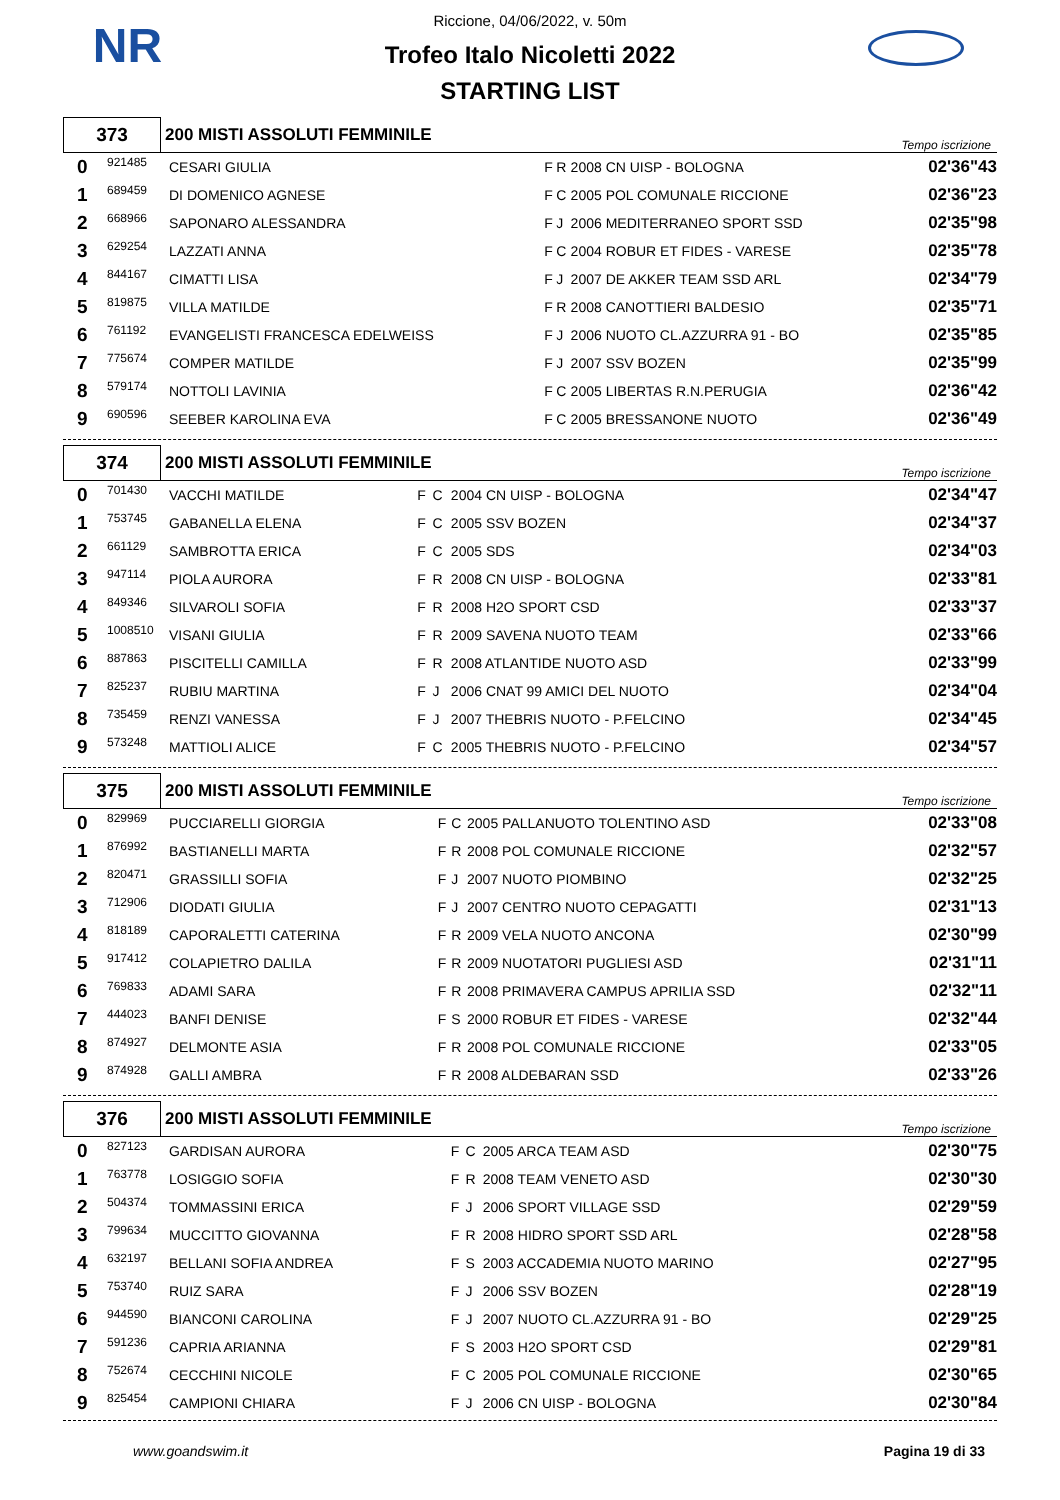NR
Riccione, 04/06/2022, v. 50m
Trofeo Italo Nicoletti 2022
STARTING LIST
| 373 | 200 MISTI ASSOLUTI FEMMINILE | Tempo iscrizione |
| 0 | 921485 | CESARI GIULIA | F | R | 2008 CN UISP - BOLOGNA | 02'36"43 |
| 1 | 689459 | DI DOMENICO AGNESE | F | C | 2005 POL COMUNALE RICCIONE | 02'36"23 |
| 2 | 668966 | SAPONARO ALESSANDRA | F | J | 2006 MEDITERRANEO SPORT SSD | 02'35"98 |
| 3 | 629254 | LAZZATI ANNA | F | C | 2004 ROBUR ET FIDES - VARESE | 02'35"78 |
| 4 | 844167 | CIMATTI LISA | F | J | 2007 DE AKKER TEAM SSD ARL | 02'34"79 |
| 5 | 819875 | VILLA MATILDE | F | R | 2008 CANOTTIERI BALDESIO | 02'35"71 |
| 6 | 761192 | EVANGELISTI FRANCESCA EDELWEISS | F | J | 2006 NUOTO CL.AZZURRA 91 - BO | 02'35"85 |
| 7 | 775674 | COMPER MATILDE | F | J | 2007 SSV BOZEN | 02'35"99 |
| 8 | 579174 | NOTTOLI LAVINIA | F | C | 2005 LIBERTAS R.N.PERUGIA | 02'36"42 |
| 9 | 690596 | SEEBER KAROLINA EVA | F | C | 2005 BRESSANONE NUOTO | 02'36"49 |
| 374 | 200 MISTI ASSOLUTI FEMMINILE | Tempo iscrizione |
| 0 | 701430 | VACCHI MATILDE | F | C | 2004 CN UISP - BOLOGNA | 02'34"47 |
| 1 | 753745 | GABANELLA ELENA | F | C | 2005 SSV BOZEN | 02'34"37 |
| 2 | 661129 | SAMBROTTA ERICA | F | C | 2005 SDS | 02'34"03 |
| 3 | 947114 | PIOLA AURORA | F | R | 2008 CN UISP - BOLOGNA | 02'33"81 |
| 4 | 849346 | SILVAROLI SOFIA | F | R | 2008 H2O SPORT CSD | 02'33"37 |
| 5 | 1008510 | VISANI GIULIA | F | R | 2009 SAVENA NUOTO TEAM | 02'33"66 |
| 6 | 887863 | PISCITELLI CAMILLA | F | R | 2008 ATLANTIDE NUOTO ASD | 02'33"99 |
| 7 | 825237 | RUBIU MARTINA | F | J | 2006 CNAT 99 AMICI DEL NUOTO | 02'34"04 |
| 8 | 735459 | RENZI VANESSA | F | J | 2007 THEBRIS NUOTO - P.FELCINO | 02'34"45 |
| 9 | 573248 | MATTIOLI ALICE | F | C | 2005 THEBRIS NUOTO - P.FELCINO | 02'34"57 |
| 375 | 200 MISTI ASSOLUTI FEMMINILE | Tempo iscrizione |
| 0 | 829969 | PUCCIARELLI GIORGIA | F | C | 2005 PALLANUOTO TOLENTINO ASD | 02'33"08 |
| 1 | 876992 | BASTIANELLI MARTA | F | R | 2008 POL COMUNALE RICCIONE | 02'32"57 |
| 2 | 820471 | GRASSILLI SOFIA | F | J | 2007 NUOTO PIOMBINO | 02'32"25 |
| 3 | 712906 | DIODATI GIULIA | F | J | 2007 CENTRO NUOTO CEPAGATTI | 02'31"13 |
| 4 | 818189 | CAPORALETTI CATERINA | F | R | 2009 VELA NUOTO ANCONA | 02'30"99 |
| 5 | 917412 | COLAPIETRO DALILA | F | R | 2009 NUOTATORI PUGLIESI ASD | 02'31"11 |
| 6 | 769833 | ADAMI SARA | F | R | 2008 PRIMAVERA CAMPUS APRILIA SSD | 02'32"11 |
| 7 | 444023 | BANFI DENISE | F | S | 2000 ROBUR ET FIDES - VARESE | 02'32"44 |
| 8 | 874927 | DELMONTE ASIA | F | R | 2008 POL COMUNALE RICCIONE | 02'33"05 |
| 9 | 874928 | GALLI AMBRA | F | R | 2008 ALDEBARAN SSD | 02'33"26 |
| 376 | 200 MISTI ASSOLUTI FEMMINILE | Tempo iscrizione |
| 0 | 827123 | GARDISAN AURORA | F | C | 2005 ARCA TEAM ASD | 02'30"75 |
| 1 | 763778 | LOSIGGIO SOFIA | F | R | 2008 TEAM VENETO ASD | 02'30"30 |
| 2 | 504374 | TOMMASSINI ERICA | F | J | 2006 SPORT VILLAGE SSD | 02'29"59 |
| 3 | 799634 | MUCCITTO GIOVANNA | F | R | 2008 HIDRO SPORT SSD ARL | 02'28"58 |
| 4 | 632197 | BELLANI SOFIA ANDREA | F | S | 2003 ACCADEMIA NUOTO MARINO | 02'27"95 |
| 5 | 753740 | RUIZ SARA | F | J | 2006 SSV BOZEN | 02'28"19 |
| 6 | 944590 | BIANCONI CAROLINA | F | J | 2007 NUOTO CL.AZZURRA 91 - BO | 02'29"25 |
| 7 | 591236 | CAPRIA ARIANNA | F | S | 2003 H2O SPORT CSD | 02'29"81 |
| 8 | 752674 | CECCHINI NICOLE | F | C | 2005 POL COMUNALE RICCIONE | 02'30"65 |
| 9 | 825454 | CAMPIONI CHIARA | F | J | 2006 CN UISP - BOLOGNA | 02'30"84 |
www.goandswim.it Pagina 19 di 33